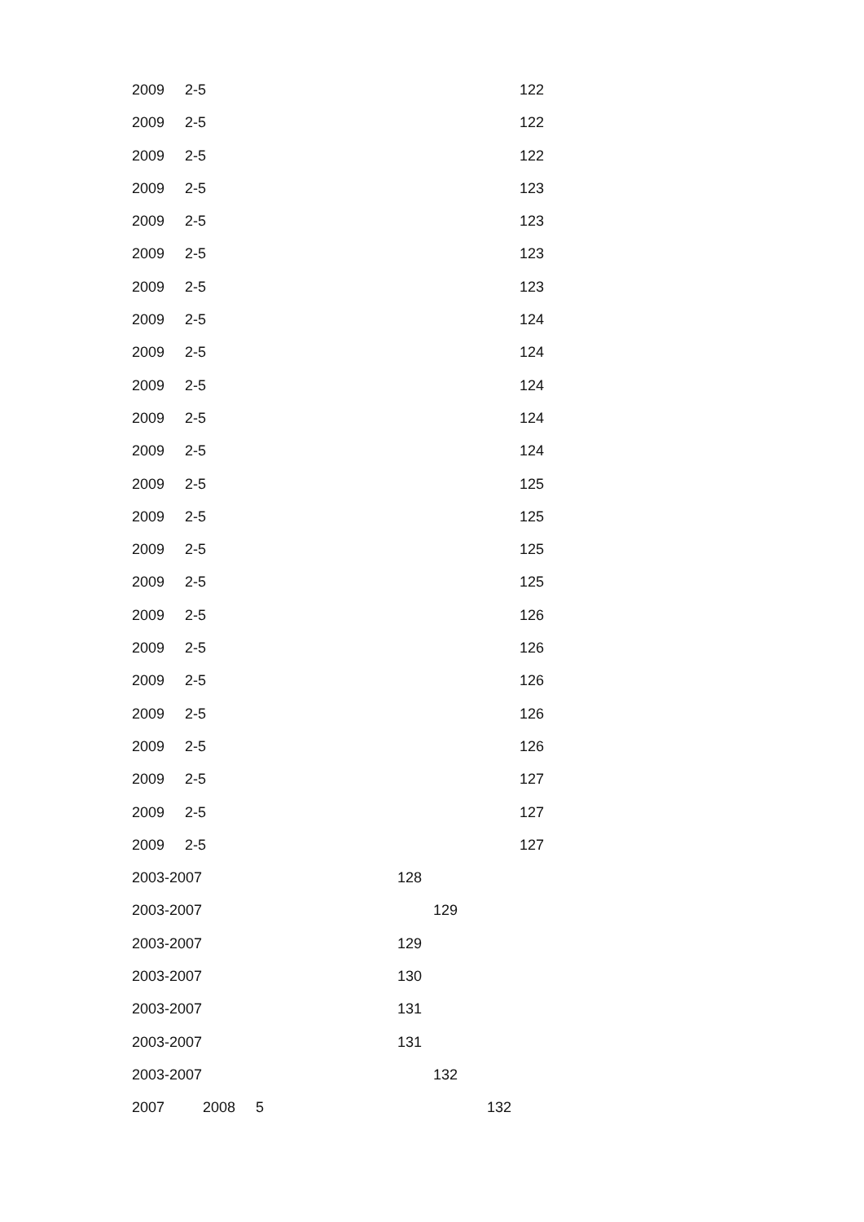2009 2-5 122
2009 2-5 122
2009 2-5 122
2009 2-5 123
2009 2-5 123
2009 2-5 123
2009 2-5 123
2009 2-5 124
2009 2-5 124
2009 2-5 124
2009 2-5 124
2009 2-5 124
2009 2-5 125
2009 2-5 125
2009 2-5 125
2009 2-5 125
2009 2-5 126
2009 2-5 126
2009 2-5 126
2009 2-5 126
2009 2-5 126
2009 2-5 127
2009 2-5 127
2009 2-5 127
2003-2007 128
2003-2007 129
2003-2007 129
2003-2007 130
2003-2007 131
2003-2007 131
2003-2007 132
2007 2008 5 132